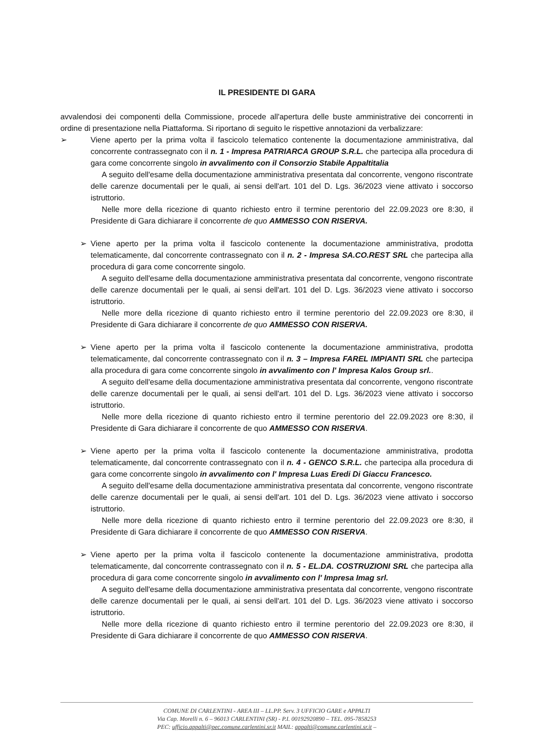IL PRESIDENTE DI GARA
avvalendosi dei componenti della Commissione, procede all'apertura delle buste amministrative dei concorrenti in ordine di presentazione nella Piattaforma. Si riportano di seguito le rispettive annotazioni da verbalizzare:
➢ Viene aperto per la prima volta il fascicolo telematico contenente la documentazione amministrativa, dal concorrente contrassegnato con il n. 1 - Impresa PATRIARCA GROUP S.R.L. che partecipa alla procedura di gara come concorrente singolo in avvalimento con il Consorzio Stabile Appaltitalia
A seguito dell'esame della documentazione amministrativa presentata dal concorrente, vengono riscontrate delle carenze documentali per le quali, ai sensi dell'art. 101 del D. Lgs. 36/2023 viene attivato i soccorso istruttorio.
Nelle more della ricezione di quanto richiesto entro il termine perentorio del 22.09.2023 ore 8:30, il Presidente di Gara dichiarare il concorrente de quo AMMESSO CON RISERVA.
➢ Viene aperto per la prima volta il fascicolo contenente la documentazione amministrativa, prodotta telematicamente, dal concorrente contrassegnato con il n. 2 - Impresa SA.CO.REST SRL che partecipa alla procedura di gara come concorrente singolo.
A seguito dell'esame della documentazione amministrativa presentata dal concorrente, vengono riscontrate delle carenze documentali per le quali, ai sensi dell'art. 101 del D. Lgs. 36/2023 viene attivato i soccorso istruttorio.
Nelle more della ricezione di quanto richiesto entro il termine perentorio del 22.09.2023 ore 8:30, il Presidente di Gara dichiarare il concorrente de quo AMMESSO CON RISERVA.
➢ Viene aperto per la prima volta il fascicolo contenente la documentazione amministrativa, prodotta telematicamente, dal concorrente contrassegnato con il n. 3 – Impresa FAREL IMPIANTI SRL che partecipa alla procedura di gara come concorrente singolo in avvalimento con l' Impresa Kalos Group srl..
A seguito dell'esame della documentazione amministrativa presentata dal concorrente, vengono riscontrate delle carenze documentali per le quali, ai sensi dell'art. 101 del D. Lgs. 36/2023 viene attivato i soccorso istruttorio.
Nelle more della ricezione di quanto richiesto entro il termine perentorio del 22.09.2023 ore 8:30, il Presidente di Gara dichiarare il concorrente de quo AMMESSO CON RISERVA.
➢ Viene aperto per la prima volta il fascicolo contenente la documentazione amministrativa, prodotta telematicamente, dal concorrente contrassegnato con il n. 4 - GENCO S.R.L. che partecipa alla procedura di gara come concorrente singolo in avvalimento con l' Impresa Luas Eredi Di Giaccu Francesco.
A seguito dell'esame della documentazione amministrativa presentata dal concorrente, vengono riscontrate delle carenze documentali per le quali, ai sensi dell'art. 101 del D. Lgs. 36/2023 viene attivato i soccorso istruttorio.
Nelle more della ricezione di quanto richiesto entro il termine perentorio del 22.09.2023 ore 8:30, il Presidente di Gara dichiarare il concorrente de quo AMMESSO CON RISERVA.
➢ Viene aperto per la prima volta il fascicolo contenente la documentazione amministrativa, prodotta telematicamente, dal concorrente contrassegnato con il n. 5 - EL.DA. COSTRUZIONI SRL che partecipa alla procedura di gara come concorrente singolo in avvalimento con l' Impresa Imag srl.
A seguito dell'esame della documentazione amministrativa presentata dal concorrente, vengono riscontrate delle carenze documentali per le quali, ai sensi dell'art. 101 del D. Lgs. 36/2023 viene attivato i soccorso istruttorio.
Nelle more della ricezione di quanto richiesto entro il termine perentorio del 22.09.2023 ore 8:30, il Presidente di Gara dichiarare il concorrente de quo AMMESSO CON RISERVA.
COMUNE DI CARLENTINI - AREA III – LL.PP. Serv. 3 UFFICIO GARE e APPALTI
Via Cap. Morelli n. 6 – 96013 CARLENTINI (SR) - P.I. 00192920890 – TEL. 095-7858253
PEC: ufficio.appalti@pec.comune.carlentini.sr.it MAIL: appalti@comune.carlentini.sr.it –